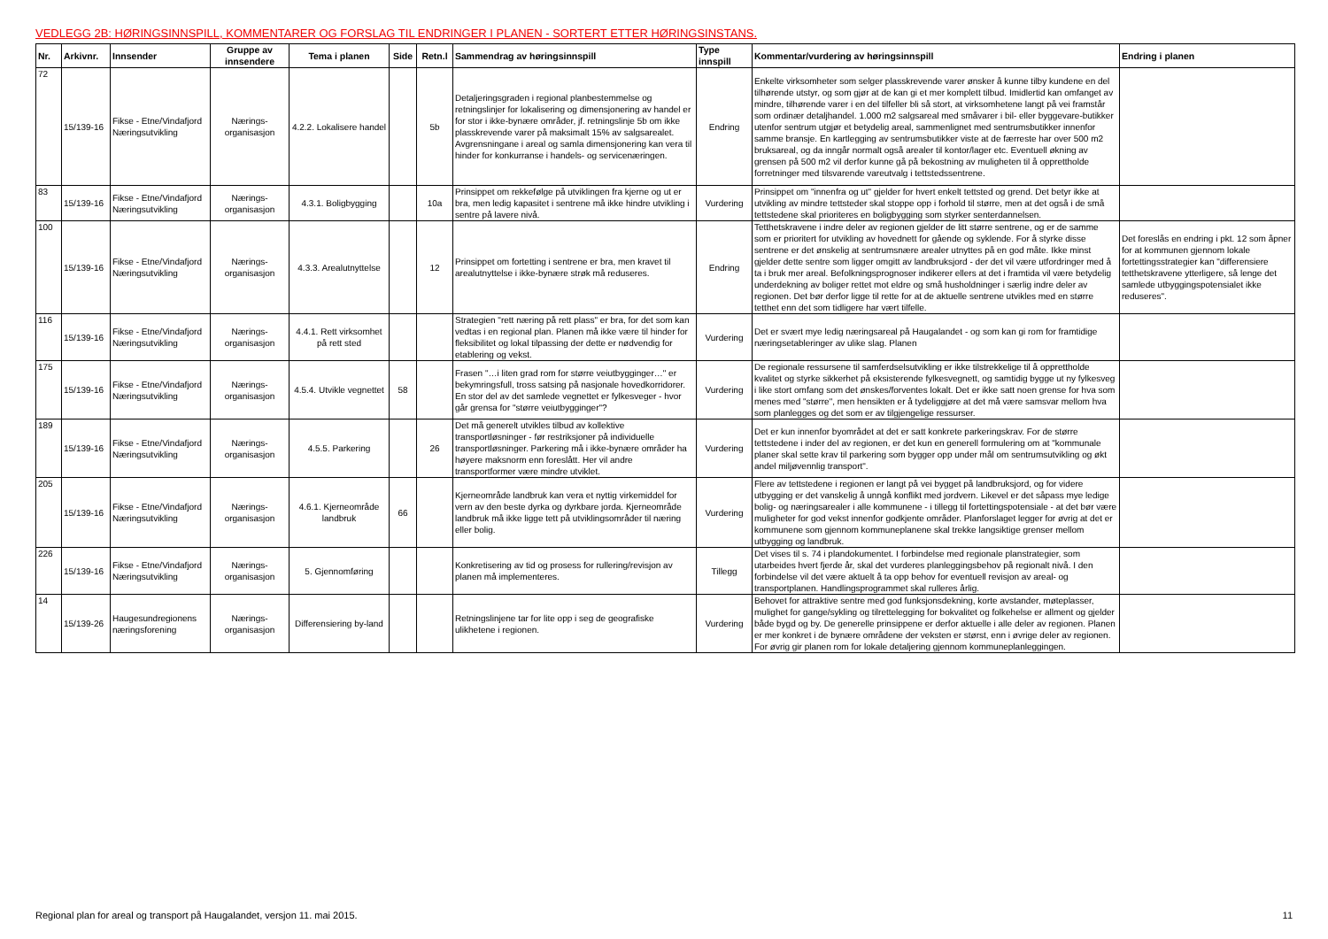VEDLEGG 2B: HØRINGSINNSPILL, KOMMENTARER OG FORSLAG TIL ENDRINGER I PLANEN - SORTERT ETTER HØRINGSINSTANS.
| Nr. | Arkivnr. | Innsender | Gruppe av innsendere | Tema i planen | Side | Retn.l | Sammendrag av høringsinnspill | Type innspill | Kommentar/vurdering av høringsinnspill | Endring i planen |
| --- | --- | --- | --- | --- | --- | --- | --- | --- | --- | --- |
| 72 | 15/139-16 | Fikse - Etne/Vindafjord Næringsutvikling | Nærings-organisasjon | 4.2.2. Lokalisere handel | | 5b | Detaljeringsgraden i regional planbestemmelse og retningslinjer for lokalisering og dimensjonering av handel er for stor i ikke-bynære områder, jf. retningslinje 5b om ikke plasskrevende varer på maksimalt 15% av salgsarealet. Avgrensningane i areal og samla dimensjonering kan vera til hinder for konkurranse i handels- og servicenæringen. | Endring | Enkelte virksomheter som selger plasskrevende varer ønsker å kunne tilby kundene en del tilhørende utstyr, og som gjør at de kan gi et mer komplett tilbud. Imidlertid kan omfanget av mindre, tilhørende varer i en del tilfeller bli så stort, at virksomhetene langt på vei framstår som ordinær detaljhandel. 1.000 m2 salgsareal med småvarer i bil- eller byggevare-butikker utenfor sentrum utgjør et betydelig areal, sammenlignet med sentrumsbutikker innenfor samme bransje. En kartlegging av sentrumsbutikker viste at de færreste har over 500 m2 bruksareal, og da inngår normalt også arealer til kontor/lager etc. Eventuell økning av grensen på 500 m2 vil derfor kunne gå på bekostning av muligheten til å opprettholde forretninger med tilsvarende vareutvalg i tettstedssentrene. | |
| 83 | 15/139-16 | Fikse - Etne/Vindafjord Næringsutvikling | Nærings-organisasjon | 4.3.1. Boligbygging | | 10a | Prinsippet om rekkefølge på utviklingen fra kjerne og ut er bra, men ledig kapasitet i sentrene må ikke hindre utvikling i sentre på lavere nivå. | Vurdering | Prinsippet om "innenfra og ut" gjelder for hvert enkelt tettsted og grend. Det betyr ikke at utvikling av mindre tettsteder skal stoppe opp i forhold til større, men at det også i de små tettstedene skal prioriteres en boligbygging som styrker senterdannelsen. | |
| 100 | 15/139-16 | Fikse - Etne/Vindafjord Næringsutvikling | Nærings-organisasjon | 4.3.3. Arealutnyttelse | | 12 | Prinsippet om fortetting i sentrene er bra, men kravet til arealutnyttelse i ikke-bynære strøk må reduseres. | Endring | Tetthetskravene i indre deler av regionen gjelder de litt større sentrene, og er de samme som er prioritert for utvikling av hovednett for gående og syklende. For å styrke disse sentrene er det ønskelig at sentrumsnære arealer utnyttes på en god måte. Ikke minst gjelder dette sentre som ligger omgitt av landbruksjord - der det vil være utfordringer med å ta i bruk mer areal. Befolkningsprognoser indikerer ellers at det i framtida vil være betydelig underdekning av boliger rettet mot eldre og små husholdninger i særlig indre deler av regionen. Det bør derfor ligge til rette for at de aktuelle sentrene utvikles med en større tetthet enn det som tidligere har vært tilfelle. | Det foreslås en endring i pkt. 12 som åpner for at kommunen gjennom lokale fortettingsstrategier kan "differensiere tetthetskravene ytterligere, så lenge det samlede utbyggingspotensialet ikke reduseres". |
| 116 | 15/139-16 | Fikse - Etne/Vindafjord Næringsutvikling | Nærings-organisasjon | 4.4.1. Rett virksomhet på rett sted | | | Strategien "rett næring på rett plass" er bra, for det som kan vedtas i en regional plan. Planen må ikke være til hinder for fleksibilitet og lokal tilpassing der dette er nødvendig for etablering og vekst. | Vurdering | Det er svært mye ledig næringsareal på Haugalandet - og som kan gi rom for framtidige næringsetableringer av ulike slag. Planen | |
| 175 | 15/139-16 | Fikse - Etne/Vindafjord Næringsutvikling | Nærings-organisasjon | 4.5.4. Utvikle vegnettet | 58 | | Frasen "…i liten grad rom for større veiutbygginger…" er bekymringsfull, tross satsing på nasjonale hovedkorridorer. En stor del av det samlede vegnettet er fylkesveger - hvor går grensa for "større veiutbygginger"? | Vurdering | De regionale ressursene til samferdselsutvikling er ikke tilstrekkelige til å opprettholde kvalitet og styrke sikkerhet på eksisterende fylkesvegnett, og samtidig bygge ut ny fylkesveg i like stort omfang som det ønskes/forventes lokalt. Det er ikke satt noen grense for hva som menes med "større", men hensikten er å tydeliggjøre at det må være samsvar mellom hva som planlegges og det som er av tilgjengelige ressurser. | |
| 189 | 15/139-16 | Fikse - Etne/Vindafjord Næringsutvikling | Nærings-organisasjon | 4.5.5. Parkering | | 26 | Det må generelt utvikles tilbud av kollektive transportløsninger - før restriksjoner på individuelle transportløsninger. Parkering må i ikke-bynære områder ha høyere maksnorm enn foreslått. Her vil andre transportformer være mindre utviklet. | Vurdering | Det er kun innenfor byområdet at det er satt konkrete parkeringskrav. For de større tettstedene i inder del av regionen, er det kun en generell formulering om at "kommunale planer skal sette krav til parkering som bygger opp under mål om sentrumsutvikling og økt andel miljøvennlig transport". | |
| 205 | 15/139-16 | Fikse - Etne/Vindafjord Næringsutvikling | Nærings-organisasjon | 4.6.1. Kjerneområde landbruk | 66 | | Kjerneområde landbruk kan vera et nyttig virkemiddel for vern av den beste dyrka og dyrkbare jorda. Kjerneområde landbruk må ikke ligge tett på utviklingsområder til næring eller bolig. | Vurdering | Flere av tettstedene i regionen er langt på vei bygget på landbruksjord, og for videre utbygging er det vanskelig å unngå konflikt med jordvern. Likevel er det såpass mye ledige bolig- og næringsarealer i alle kommunene - i tillegg til fortettingspotensiale - at det bør være muligheter for god vekst innenfor godkjente områder. Planforslaget legger for øvrig at det er kommunene som gjennom kommuneplanene skal trekke langsiktige grenser mellom utbygging og landbruk. | |
| 226 | 15/139-16 | Fikse - Etne/Vindafjord Næringsutvikling | Nærings-organisasjon | 5. Gjennomføring | | | Konkretisering av tid og prosess for rullering/revisjon av planen må implementeres. | Tillegg | Det vises til s. 74 i plandokumentet. I forbindelse med regionale planstrategier, som utarbeides hvert fjerde år, skal det vurderes planleggingsbehov på regionalt nivå. I den forbindelse vil det være aktuelt å ta opp behov for eventuell revisjon av areal- og transportplanen. Handlingsprogrammet skal rulleres årlig. | |
| 14 | 15/139-26 | Haugesundregionens næringsforening | Nærings-organisasjon | Differensiering by-land | | | Retningslinjene tar for lite opp i seg de geografiske ulikhetene i regionen. | Vurdering | Behovet for attraktive sentre med god funksjonsdekning, korte avstander, møteplasser, mulighet for gange/sykling og tilrettelegging for bokvalitet og folkehelse er allment og gjelder både bygd og by. De generelle prinsippene er derfor aktuelle i alle deler av regionen. Planen er mer konkret i de bynære områdene der veksten er størst, enn i øvrige deler av regionen. For øvrig gir planen rom for lokale detaljering gjennom kommuneplanleggingen. | |
Regional plan for areal og transport på Haugalandet, versjon 11. mai 2015. 11